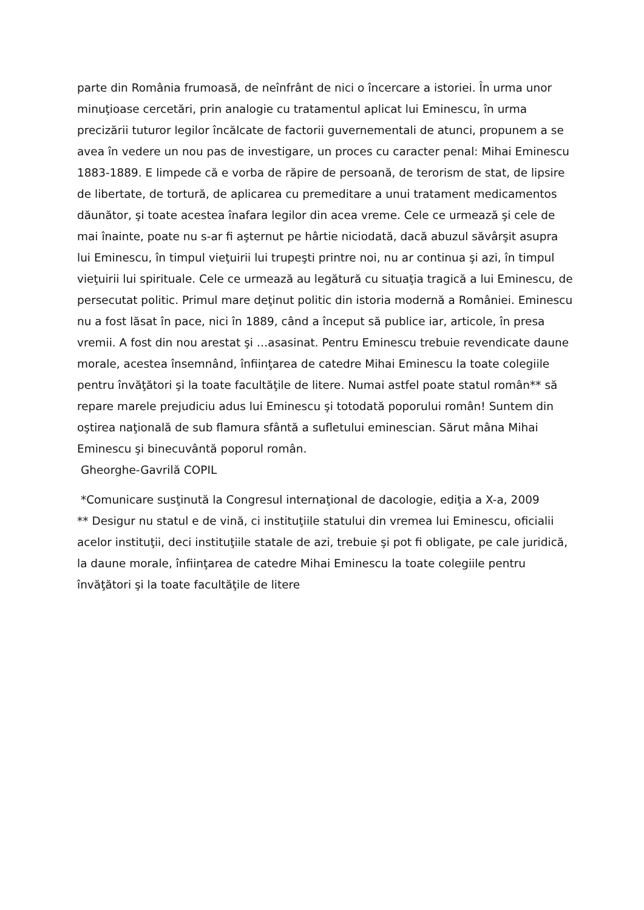parte din România frumoasă, de neînfrânt de nici o încercare a istoriei. În urma unor minuţioase cercetări, prin analogie cu tratamentul aplicat lui Eminescu, în urma precizării tuturor legilor încălcate de factorii guvernementali de atunci, propunem a se avea în vedere un nou pas de investigare, un proces cu caracter penal: Mihai Eminescu 1883-1889. E limpede că e vorba de răpire de persoană, de terorism de stat, de lipsire de libertate, de tortură, de aplicarea cu premeditare a unui tratament medicamentos dăunător, şi toate acestea înafara legilor din acea vreme. Cele ce urmează şi cele de mai înainte, poate nu s-ar fi aşternut pe hârtie niciodată, dacă abuzul săvârşit asupra lui Eminescu, în timpul vieţuirii lui trupeşti printre noi, nu ar continua şi azi, în timpul vieţuirii lui spirituale. Cele ce urmează au legătură cu situaţia tragică a lui Eminescu, de persecutat politic. Primul mare deţinut politic din istoria modernă a României. Eminescu nu a fost lăsat în pace, nici în 1889, când a început să publice iar, articole, în presa vremii. A fost din nou arestat şi …asasinat. Pentru Eminescu trebuie revendicate daune morale, acestea însemnând, înfiinţarea de catedre Mihai Eminescu la toate colegiile pentru învăţători şi la toate facultăţile de litere. Numai astfel poate statul român** să repare marele prejudiciu adus lui Eminescu şi totodată poporului român! Suntem din oştirea naţională de sub flamura sfântă a sufletului eminescian. Sărut mâna Mihai Eminescu şi binecuvântă poporul român.
Gheorghe-Gavrilă COPIL
*Comunicare susţinută la Congresul internaţional de dacologie, ediţia a X-a, 2009
** Desigur nu statul e de vină, ci instituţiile statului din vremea lui Eminescu, oficialii acelor instituţii, deci instituţiile statale de azi, trebuie şi pot fi obligate, pe cale juridică, la daune morale, înfiinţarea de catedre Mihai Eminescu la toate colegiile pentru învăţători şi la toate facultăţile de litere